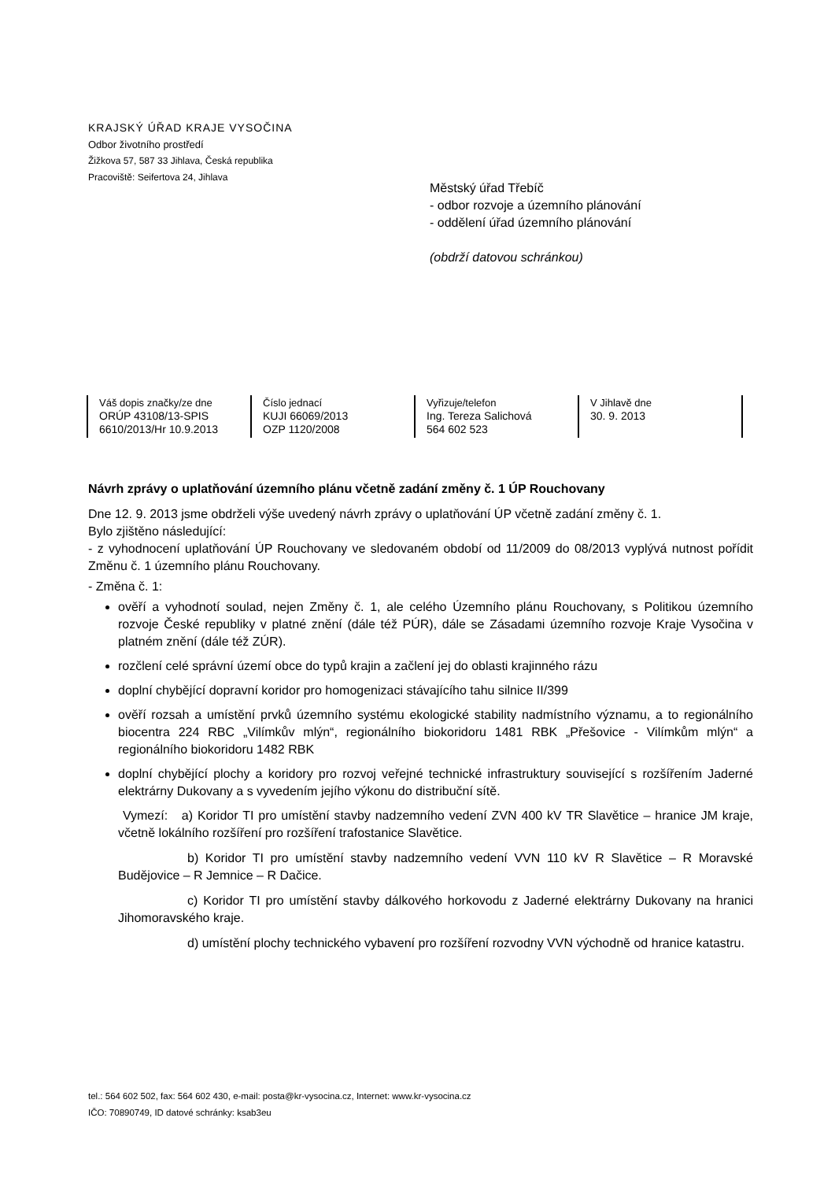KRAJSKÝ ÚŘAD KRAJE VYSOČINA
Odbor životního prostředí
Žižkova 57, 587 33 Jihlava, Česká republika
Pracoviště: Seifertova 24, Jihlava
Městský úřad Třebíč
- odbor rozvoje a územního plánování
- oddělení úřad územního plánování
(obdrží datovou schránkou)
| Váš dopis značky/ze dne ORÚP 43108/13-SPIS 6610/2013/Hr 10.9.2013 | Číslo jednací KUJI 66069/2013 OZP 1120/2008 | Vyřizuje/telefon Ing. Tereza Salichová 564 602 523 | V Jihlavě dne 30. 9. 2013 | |
Návrh zprávy o uplatňování územního plánu včetně zadání změny č. 1 ÚP Rouchovany
Dne 12. 9. 2013 jsme obdrželi výše uvedený návrh zprávy o uplatňování ÚP včetně zadání změny č. 1.
Bylo zjištěno následující:
- z vyhodnocení uplatňování ÚP Rouchovany ve sledovaném období od 11/2009 do 08/2013 vyplývá nutnost pořídit Změnu č. 1 územního plánu Rouchovany.
- Změna č. 1:
ověří a vyhodnotí soulad, nejen Změny č. 1, ale celého Územního plánu Rouchovany, s Politikou územního rozvoje České republiky v platné znění (dále též PÚR), dále se Zásadami územního rozvoje Kraje Vysočina v platném znění (dále též ZÚR).
rozčlení celé správní území obce do typů krajin a začlení jej do oblasti krajinného rázu
doplní chybějící dopravní koridor pro homogenizaci stávajícího tahu silnice II/399
ověří rozsah a umístění prvků územního systému ekologické stability nadmístního významu, a to regionálního biocentra 224 RBC „Vilímkův mlýn“, regionálního biokoridoru 1481 RBK „Přešovice - Vilímkům mlýn“ a regionálního biokoridoru 1482 RBK
doplní chybějící plochy a koridory pro rozvoj veřejné technické infrastruktury související s rozšířením Jaderné elektrárny Dukovany a s vyvedením jejího výkonu do distribuční sítě.
Vymezí: a) Koridor TI pro umístění stavby nadzemního vedení ZVN 400 kV TR Slavětice – hranice JM kraje, včetně lokálního rozšíření pro rozšíření trafostanice Slavětice.
b) Koridor TI pro umístění stavby nadzemního vedení VVN 110 kV R Slavětice – R Moravské Budějovice – R Jemnice – R Dačice.
c) Koridor TI pro umístění stavby dálkového horkovodu z Jaderné elektrárny Dukovany na hranici Jihomoravského kraje.
d) umístění plochy technického vybavení pro rozšíření rozvodny VVN východně od hranice katastru.
tel.: 564 602 502, fax: 564 602 430, e-mail: posta@kr-vysocina.cz, Internet: www.kr-vysocina.cz
IČO: 70890749, ID datové schránky: ksab3eu